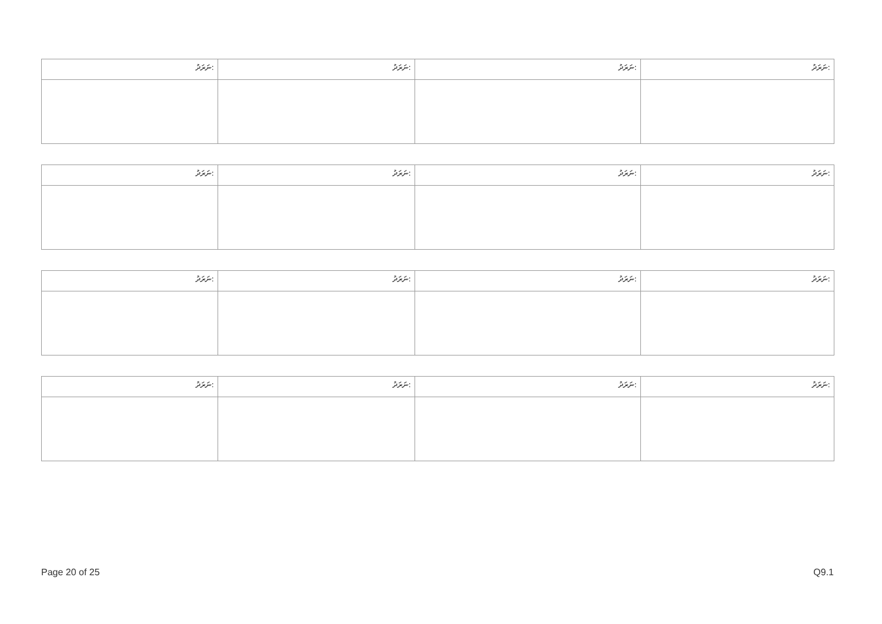| ނަރަދު: | ނަރަދު: | ނަރަދު: | ނަރަދު: |
| ނަރަދު: | ނަރަދު: | ނަރަދު: | ނަރަދު: |
| ނަރަދު: | ނަރަދު: | ނަރަދު: | ނަރަދު: |
| ނަރަދު: | ނަރަދު: | ނަރަދު: | ނަރަދު: |
Page 20 of 25 Q9.1